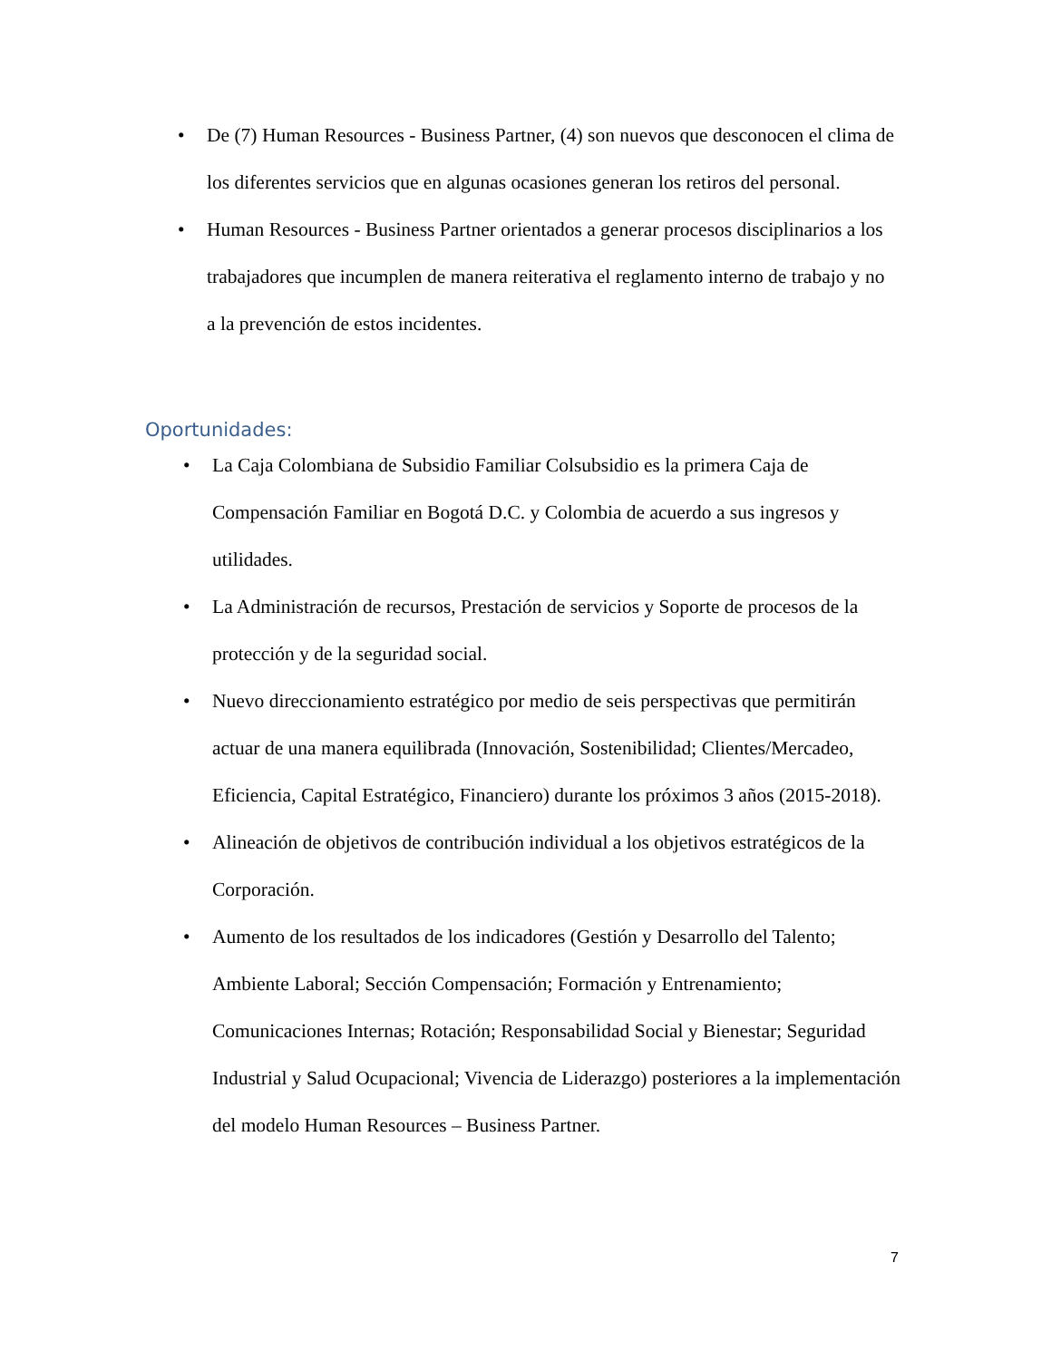• De (7) Human Resources - Business Partner, (4) son nuevos que desconocen el clima de los diferentes servicios que en algunas ocasiones generan los retiros del personal.
• Human Resources - Business Partner orientados a generar procesos disciplinarios a los trabajadores que incumplen de manera reiterativa el reglamento interno de trabajo y no a la prevención de estos incidentes.
Oportunidades:
• La Caja Colombiana de Subsidio Familiar Colsubsidio es la primera Caja de Compensación Familiar en Bogotá D.C. y Colombia de acuerdo a sus ingresos y utilidades.
• La Administración de recursos, Prestación de servicios y Soporte de procesos de la protección y de la seguridad social.
• Nuevo direccionamiento estratégico por medio de seis perspectivas que permitirán actuar de una manera equilibrada (Innovación, Sostenibilidad; Clientes/Mercadeo, Eficiencia, Capital Estratégico, Financiero) durante los próximos 3 años (2015-2018).
• Alineación de objetivos de contribución individual a los objetivos estratégicos de la Corporación.
• Aumento de los resultados de los indicadores (Gestión y Desarrollo del Talento; Ambiente Laboral; Sección Compensación; Formación y Entrenamiento; Comunicaciones Internas; Rotación; Responsabilidad Social y Bienestar; Seguridad Industrial y Salud Ocupacional; Vivencia de Liderazgo) posteriores a la implementación del modelo Human Resources – Business Partner.
7